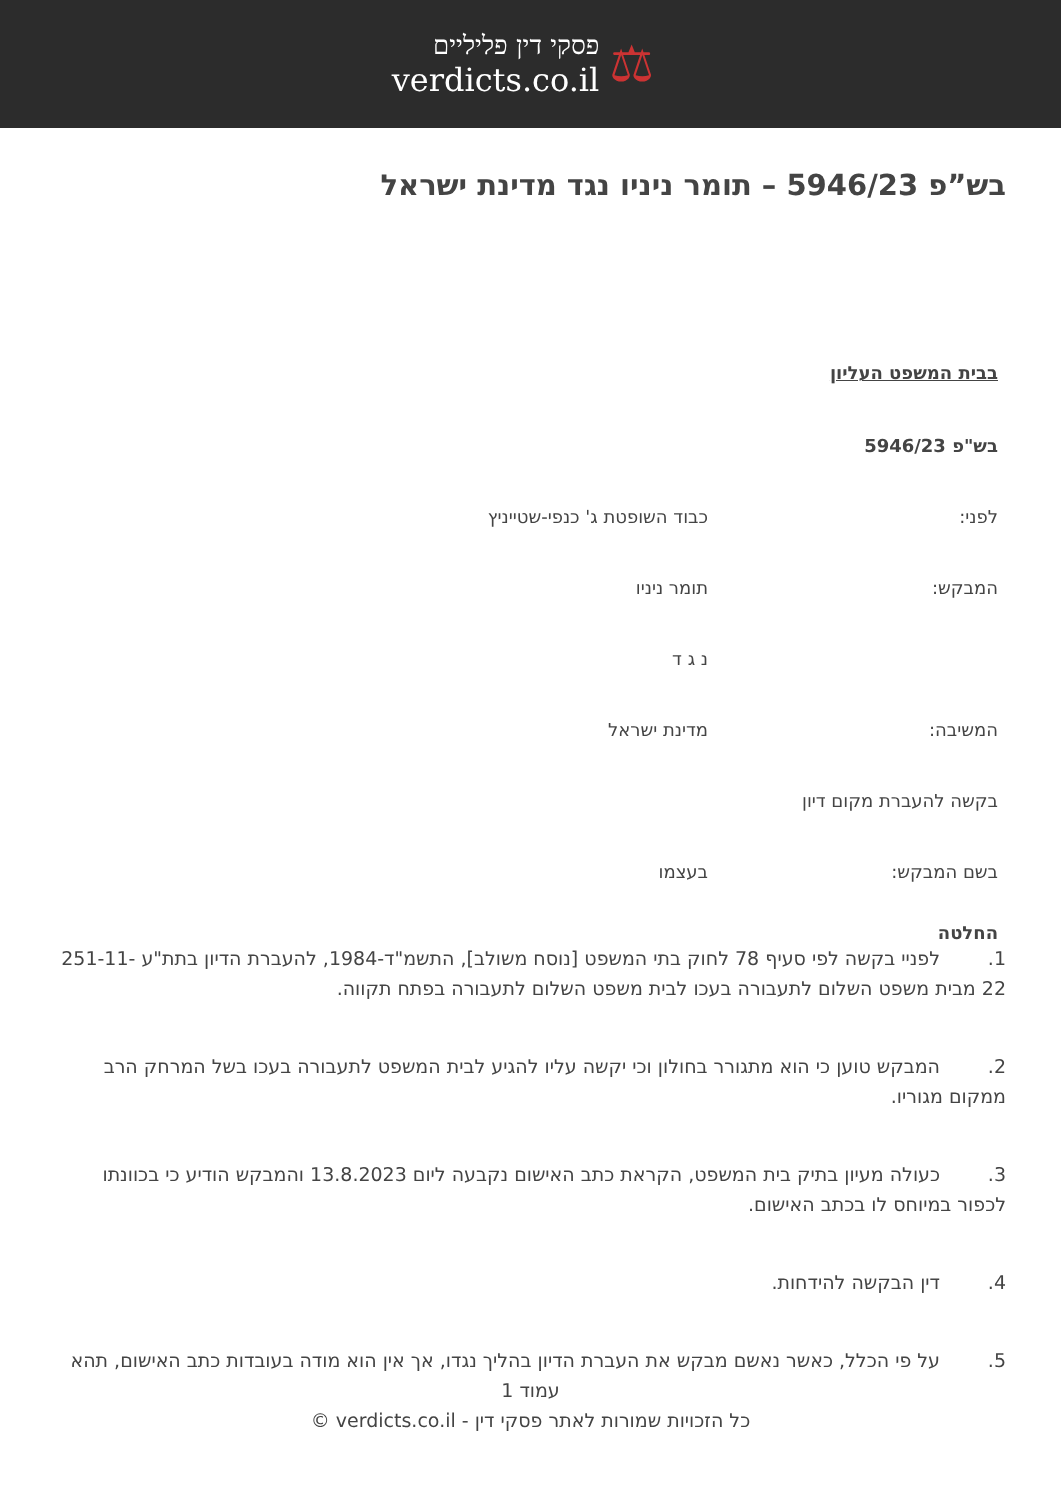פסקי דין פליליים
verdicts.co.il
⚖
בש”פ 5946/23 – תומר ניניו נגד מדינת ישראל
בבית המשפט העליון
בש"פ 5946/23
לפני: כבוד השופטת ג' כנפי-שטייניץ
המבקש: תומר ניניו
נ ג ד
המשיבה: מדינת ישראל
בקשה להעברת מקום דיון
בשם המבקש: בעצמו
החלטה
1. לפניי בקשה לפי סעיף 78 לחוק בתי המשפט [נוסח משולב], התשמ"ד-1984, להעברת הדיון בתת"ע 251-11-22 מבית משפט השלום לתעבורה בעכו לבית משפט השלום לתעבורה בפתח תקווה.
2. המבקש טוען כי הוא מתגורר בחולון וכי יקשה עליו להגיע לבית המשפט לתעבורה בעכו בשל המרחק הרב ממקום מגוריו.
3. כעולה מעיון בתיק בית המשפט, הקראת כתב האישום נקבעה ליום 13.8.2023 והמבקש הודיע כי בכוונתו לכפור במיוחס לו בכתב האישום.
4. דין הבקשה להידחות.
5. על פי הכלל, כאשר נאשם מבקש את העברת הדיון בהליך נגדו, אך אין הוא מודה בעובדות כתב האישום, תהא
עמוד 1
כל הזכויות שמורות לאתר פסקי דין - verdicts.co.il ©